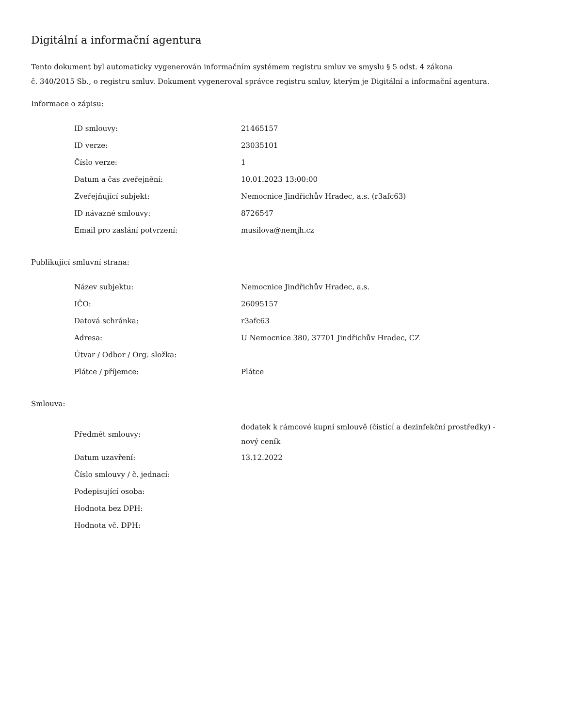Digitální a informační agentura
Tento dokument byl automaticky vygenerován informačním systémem registru smluv ve smyslu § 5 odst. 4 zákona
č. 340/2015 Sb., o registru smluv. Dokument vygeneroval správce registru smluv, kterým je Digitální a informační agentura.
Informace o zápisu:
| ID smlouvy: | 21465157 |
| ID verze: | 23035101 |
| Číslo verze: | 1 |
| Datum a čas zveřejnění: | 10.01.2023 13:00:00 |
| Zveřejňující subjekt: | Nemocnice Jindřichův Hradec, a.s. (r3afc63) |
| ID návazné smlouvy: | 8726547 |
| Email pro zaslání potvrzení: | musilova@nemjh.cz |
Publikující smluvní strana:
| Název subjektu: | Nemocnice Jindřichův Hradec, a.s. |
| IČO: | 26095157 |
| Datová schránka: | r3afc63 |
| Adresa: | U Nemocnice 380, 37701 Jindřichův Hradec, CZ |
| Útvar / Odbor / Org. složka: | |
| Plátce / příjemce: | Plátce |
Smlouva:
| Předmět smlouvy: | dodatek k rámcové kupní smlouvě (čistící a dezinfekční prostředky) - nový ceník |
| Datum uzavření: | 13.12.2022 |
| Číslo smlouvy / č. jednací: | |
| Podepisující osoba: | |
| Hodnota bez DPH: | |
| Hodnota vč. DPH: | |